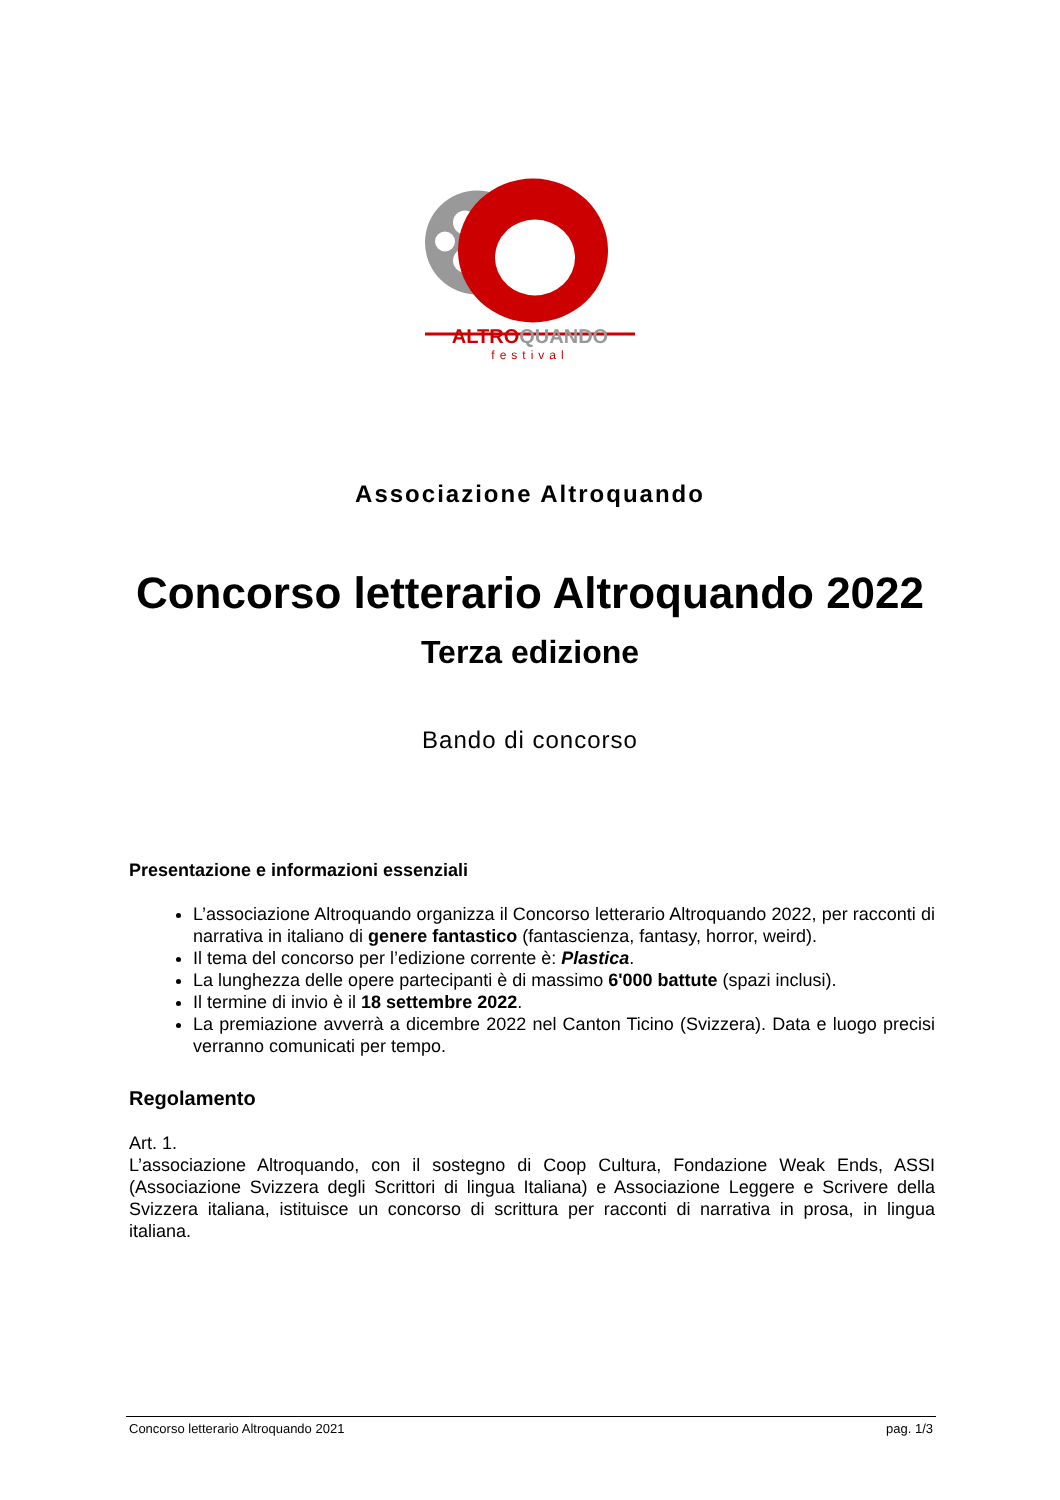ALTRO QUANDO
festival
Associazione Altroquando
Concorso letterario Altroquando 2022
Terza edizione
Bando di concorso
Presentazione e informazioni essenziali
L’associazione Altroquando organizza il Concorso letterario Altroquando 2022, per racconti di narrativa in italiano di genere fantastico (fantascienza, fantasy, horror, weird).
Il tema del concorso per l’edizione corrente è: Plastica.
La lunghezza delle opere partecipanti è di massimo 6'000 battute (spazi inclusi).
Il termine di invio è il 18 settembre 2022.
La premiazione avverrà a dicembre 2022 nel Canton Ticino (Svizzera). Data e luogo precisi verranno comunicati per tempo.
Regolamento
Art. 1.
L’associazione Altroquando, con il sostegno di Coop Cultura, Fondazione Weak Ends, ASSI (Associazione Svizzera degli Scrittori di lingua Italiana) e Associazione Leggere e Scrivere della Svizzera italiana, istituisce un concorso di scrittura per racconti di narrativa in prosa, in lingua italiana.
Concorso letterario Altroquando 2021 pag. 1/3